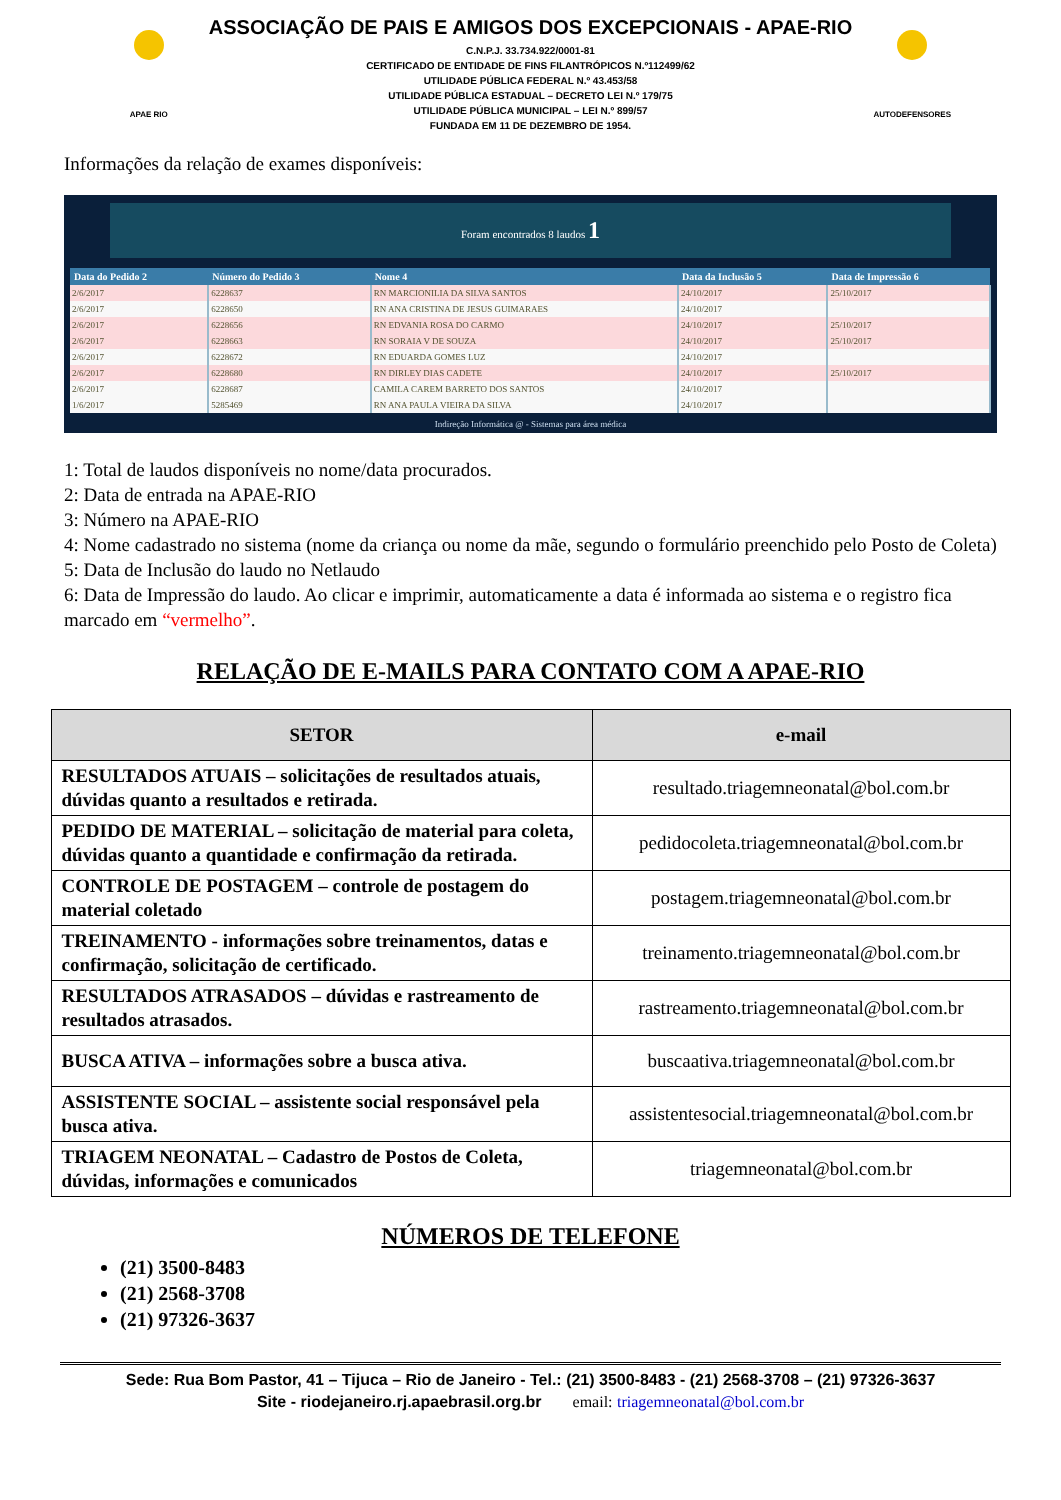APAE RIO
ASSOCIAÇÃO DE PAIS E AMIGOS DOS EXCEPCIONAIS - APAE-RIO
C.N.P.J. 33.734.922/0001-81
CERTIFICADO DE ENTIDADE DE FINS FILANTRÓPICOS N.º112499/62
UTILIDADE PÚBLICA FEDERAL N.º 43.453/58
UTILIDADE PÚBLICA ESTADUAL – DECRETO LEI N.º 179/75
UTILIDADE PÚBLICA MUNICIPAL – LEI N.º 899/57
FUNDADA EM 11 DE DEZEMBRO DE 1954.
AUTODEFENSORES
Informações da relação de exames disponíveis:
Foram encontrados 8 laudos 1
| Data do Pedido 2 | Número do Pedido 3 | Nome 4 | Data da Inclusão 5 | Data de Impressão 6 |
| --- | --- | --- | --- | --- |
| 2/6/2017 | 6228637 | RN MARCIONILIA DA SILVA SANTOS | 24/10/2017 | 25/10/2017 |
| 2/6/2017 | 6228650 | RN ANA CRISTINA DE JESUS GUIMARAES | 24/10/2017 | |
| 2/6/2017 | 6228656 | RN EDVANIA ROSA DO CARMO | 24/10/2017 | 25/10/2017 |
| 2/6/2017 | 6228663 | RN SORAIA V DE SOUZA | 24/10/2017 | 25/10/2017 |
| 2/6/2017 | 6228672 | RN EDUARDA GOMES LUZ | 24/10/2017 | |
| 2/6/2017 | 6228680 | RN DIRLEY DIAS CADETE | 24/10/2017 | 25/10/2017 |
| 2/6/2017 | 6228687 | CAMILA CAREM BARRETO DOS SANTOS | 24/10/2017 | |
| 1/6/2017 | 5285469 | RN ANA PAULA VIEIRA DA SILVA | 24/10/2017 | |
Indireção Informática @ - Sistemas para área médica
1: Total de laudos disponíveis no nome/data procurados.
2: Data de entrada na APAE-RIO
3: Número na APAE-RIO
4: Nome cadastrado no sistema (nome da criança ou nome da mãe, segundo o formulário preenchido pelo Posto de Coleta)
5: Data de Inclusão do laudo no Netlaudo
6: Data de Impressão do laudo. Ao clicar e imprimir, automaticamente a data é informada ao sistema e o registro fica marcado em “vermelho”.
RELAÇÃO DE E-MAILS PARA CONTATO COM A APAE-RIO
| SETOR | e-mail |
| --- | --- |
| RESULTADOS ATUAIS – solicitações de resultados atuais, dúvidas quanto a resultados e retirada. | resultado.triagemneonatal@bol.com.br |
| PEDIDO DE MATERIAL – solicitação de material para coleta, dúvidas quanto a quantidade e confirmação da retirada. | pedidocoleta.triagemneonatal@bol.com.br |
| CONTROLE DE POSTAGEM – controle de postagem do material coletado | postagem.triagemneonatal@bol.com.br |
| TREINAMENTO - informações sobre treinamentos, datas e confirmação, solicitação de certificado. | treinamento.triagemneonatal@bol.com.br |
| RESULTADOS ATRASADOS – dúvidas e rastreamento de resultados atrasados. | rastreamento.triagemneonatal@bol.com.br |
| BUSCA ATIVA – informações sobre a busca ativa. | buscaativa.triagemneonatal@bol.com.br |
| ASSISTENTE SOCIAL – assistente social responsável pela busca ativa. | assistentesocial.triagemneonatal@bol.com.br |
| TRIAGEM NEONATAL – Cadastro de Postos de Coleta, dúvidas, informações e comunicados | triagemneonatal@bol.com.br |
NÚMEROS DE TELEFONE
(21) 3500-8483
(21) 2568-3708
(21) 97326-3637
Sede: Rua Bom Pastor, 41 – Tijuca – Rio de Janeiro - Tel.: (21) 3500-8483 - (21) 2568-3708 – (21) 97326-3637
Site - riodejaneiro.rj.apaebrasil.org.br email: triagemneonatal@bol.com.br